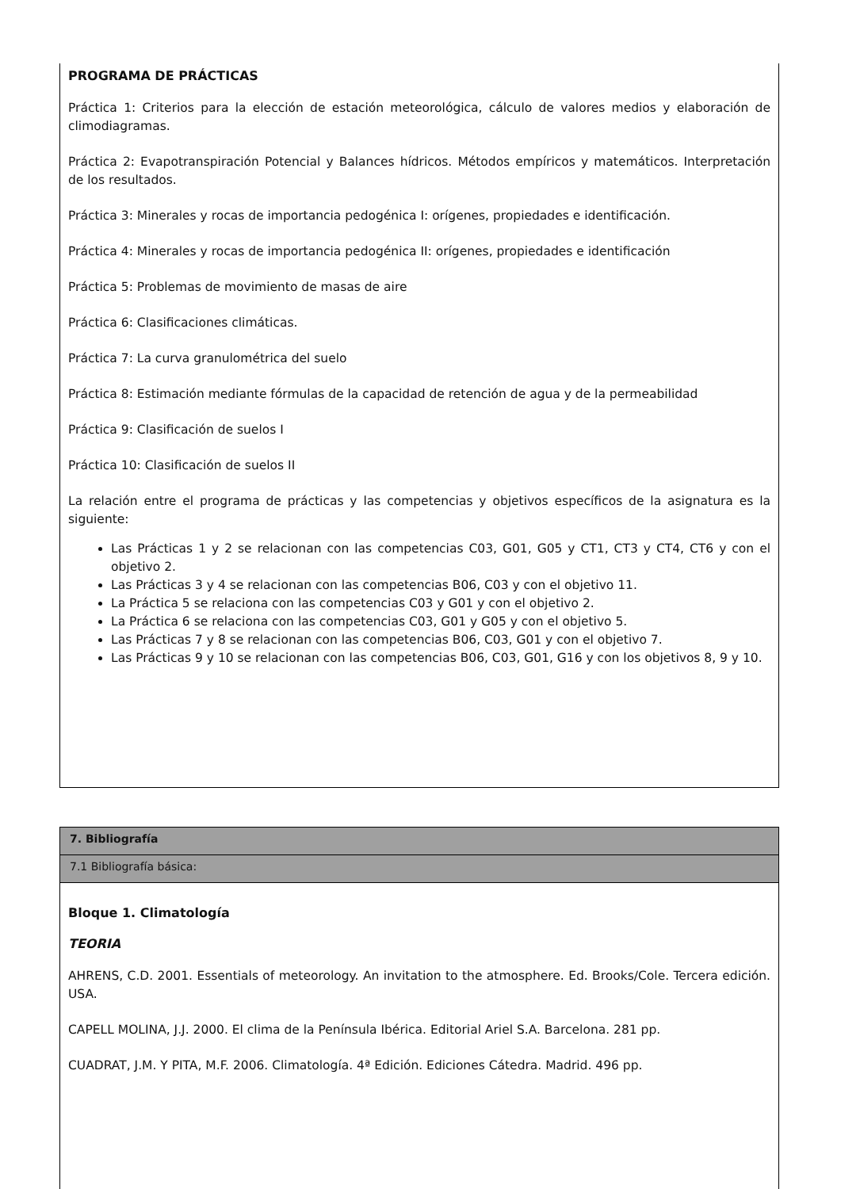PROGRAMA DE PRÁCTICAS
Práctica 1: Criterios para la elección de estación meteorológica, cálculo de valores medios y elaboración de climodiagramas.
Práctica 2: Evapotranspiración Potencial y Balances hídricos. Métodos empíricos y matemáticos. Interpretación de los resultados.
Práctica 3: Minerales y rocas de importancia pedogénica I: orígenes, propiedades e identificación.
Práctica 4: Minerales y rocas de importancia pedogénica II: orígenes, propiedades e identificación
Práctica 5: Problemas de movimiento de masas de aire
Práctica 6: Clasificaciones climáticas.
Práctica 7: La curva granulométrica del suelo
Práctica 8: Estimación mediante fórmulas de la capacidad de retención de agua y de la permeabilidad
Práctica 9: Clasificación de suelos I
Práctica 10: Clasificación de suelos II
La relación entre el programa de prácticas y las competencias y objetivos específicos de la asignatura es la siguiente:
Las Prácticas 1 y 2 se relacionan con las competencias C03, G01, G05 y CT1, CT3 y CT4, CT6 y con el objetivo 2.
Las Prácticas 3 y 4 se relacionan con las competencias B06, C03 y con el objetivo 11.
La Práctica 5 se relaciona con las competencias C03 y G01 y con el objetivo 2.
La Práctica 6 se relaciona con las competencias C03, G01 y G05 y con el objetivo 5.
Las Prácticas 7 y 8 se relacionan con las competencias B06, C03, G01 y con el objetivo 7.
Las Prácticas 9 y 10 se relacionan con las competencias B06, C03, G01, G16 y con los objetivos 8, 9 y 10.
7. Bibliografía
7.1 Bibliografía básica:
Bloque 1. Climatología
TEORIA
AHRENS, C.D. 2001. Essentials of meteorology. An invitation to the atmosphere. Ed. Brooks/Cole. Tercera edición. USA.
CAPELL MOLINA, J.J. 2000. El clima de la Península Ibérica. Editorial Ariel S.A. Barcelona. 281 pp.
CUADRAT, J.M. Y PITA, M.F. 2006. Climatología. 4ª Edición. Ediciones Cátedra. Madrid. 496 pp.